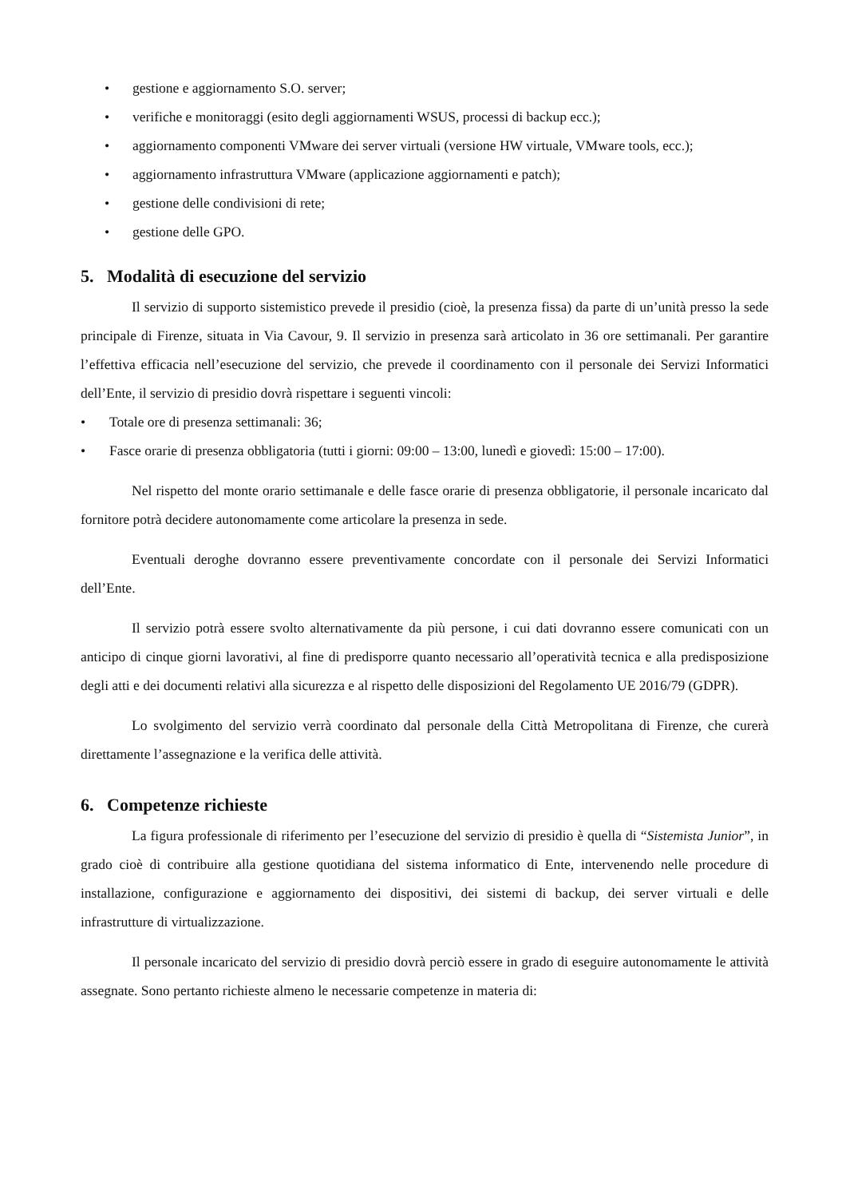• gestione e aggiornamento S.O. server;
• verifiche e monitoraggi (esito degli aggiornamenti WSUS, processi di backup ecc.);
• aggiornamento componenti VMware dei server virtuali (versione HW virtuale, VMware tools, ecc.);
• aggiornamento infrastruttura VMware (applicazione aggiornamenti e patch);
• gestione delle condivisioni di rete;
• gestione delle GPO.
5. Modalità di esecuzione del servizio
Il servizio di supporto sistemistico prevede il presidio (cioè, la presenza fissa) da parte di un’unità presso la sede principale di Firenze, situata in Via Cavour, 9. Il servizio in presenza sarà articolato in 36 ore settimanali. Per garantire l’effettiva efficacia nell’esecuzione del servizio, che prevede il coordinamento con il personale dei Servizi Informatici dell’Ente, il servizio di presidio dovrà rispettare i seguenti vincoli:
• Totale ore di presenza settimanali: 36;
• Fasce orarie di presenza obbligatoria (tutti i giorni: 09:00 – 13:00, lunedì e giovedì: 15:00 – 17:00).
Nel rispetto del monte orario settimanale e delle fasce orarie di presenza obbligatorie, il personale incaricato dal fornitore potrà decidere autonomamente come articolare la presenza in sede.
Eventuali deroghe dovranno essere preventivamente concordate con il personale dei Servizi Informatici dell’Ente.
Il servizio potrà essere svolto alternativamente da più persone, i cui dati dovranno essere comunicati con un anticipo di cinque giorni lavorativi, al fine di predisporre quanto necessario all’operatività tecnica e alla predisposizione degli atti e dei documenti relativi alla sicurezza e al rispetto delle disposizioni del Regolamento UE 2016/79 (GDPR).
Lo svolgimento del servizio verrà coordinato dal personale della Città Metropolitana di Firenze, che curerà direttamente l’assegnazione e la verifica delle attività.
6. Competenze richieste
La figura professionale di riferimento per l’esecuzione del servizio di presidio è quella di “Sistemista Junior”, in grado cioè di contribuire alla gestione quotidiana del sistema informatico di Ente, intervenendo nelle procedure di installazione, configurazione e aggiornamento dei dispositivi, dei sistemi di backup, dei server virtuali e delle infrastrutture di virtualizzazione.
Il personale incaricato del servizio di presidio dovrà perciò essere in grado di eseguire autonomamente le attività assegnate. Sono pertanto richieste almeno le necessarie competenze in materia di: